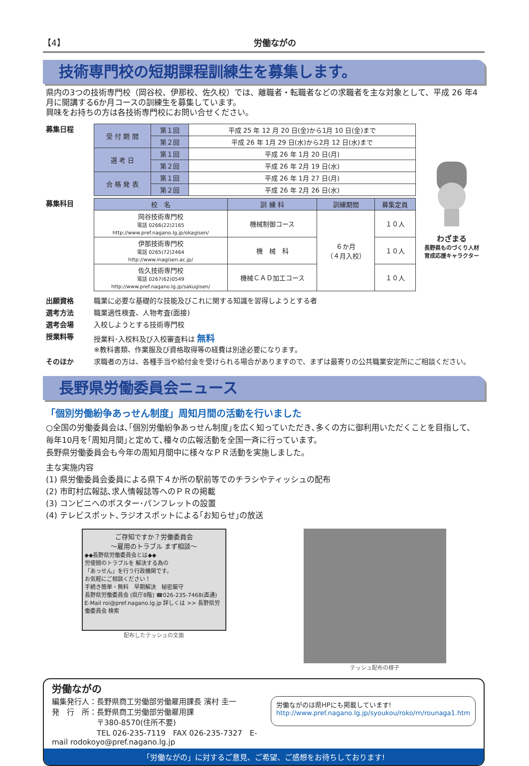【4】 労働ながの
技術専門校の短期課程訓練生を募集します。
県内の3つの技術専門校（岡谷校、伊那校、佐久校）では、離職者・転職者などの求職者を主な対象として、平成 26 年4月に開講する6か月コースの訓練生を募集しています。
興味をお持ちの方は各技術専門校にお問い合せください。
募集日程
| 受 付 期 間 | 第１回 | 平成 25 年 12 月 20 日(金)から1月 10 日(金)まで |
| | 第２回 | 平成 26 年 1月 29 日(水)から2月 12 日(水)まで |
| 選 考 日 | 第１回 | 平成 26 年 1月 20 日(月) |
| | 第２回 | 平成 26 年 2月 19 日(水) |
| 合 格 発 表 | 第１回 | 平成 26 年 1月 27 日(月) |
| | 第２回 | 平成 26 年 2月 26 日(水) |
募集科目
| 校 名 | 訓 練 科 | 訓練期間 | 募集定員 |
| --- | --- | --- | --- |
| 岡谷技術専門校 電話 0266(22)2165 http://www.pref.nagano.lg.jp/okagisen/ | 機械制御コース | ６か月 （４月入校） | １０人 |
| 伊那技術専門校 電話 0265(72)2464 http://www.inagisen.ac.jp/ | 機 械 科 | | １０人 |
| 佐久技術専門校 電話 0267(62)0549 http://www.pref.nagano.lg.jp/sakugisen/ | 機械ＣＡＤ加工コース | | １０人 |
わざまる
長野県ものづくり人材
育成応援キャラクター
出願資格 職業に必要な基礎的な技能及びこれに関する知識を習得しようとする者
選考方法 職業適性検査、人物考査(面接)
選考会場 入校しようとする技術専門校
授業料等 授業料･入校料及び入校審査料は 無料
※教科書類、作業服及び資格取得等の経費は別途必要になります。
そのほか 求職者の方は、各種手当や給付金を受けられる場合がありますので、まずは最寄りの公共職業安定所にご相談ください。
長野県労働委員会ニュース
「個別労働紛争あっせん制度」周知月間の活動を行いました
○全国の労働委員会は､｢個別労働紛争あっせん制度｣を広く知っていただき､多くの方に御利用いただくことを目指して、毎年10月を｢周知月間｣と定めて､種々の広報活動を全国一斉に行っています。
長野県労働委員会も今年の周知月間中に様々なＰＲ活動を実施しました。
主な実施内容
(1) 県労働委員会委員による県下４か所の駅前等でのチラシやティッシュの配布
(2) 市町村広報誌､求人情報誌等へのＰＲの掲載
(3) コンビニへのポスター･パンフレットの設置
(4) テレビスポット､ラジオスポットによる｢お知らせ｣の放送
ご存知ですか？労働委員会
～雇用のトラブル まず相談～
◆◆長野県労働委員会とは◆◆
労使間のトラブルを 解決する為の
「あっせん」を行う行政機関です。
お気軽にご相談ください！
手続き簡単・無料　早期解決　秘密厳守
長野県労働委員会 (県庁8階) ☎026-235-7468(直通)
E-Mail roi@pref.nagano.lg.jp 詳しくは >> 長野県労働委員会 検索
配布したテッシュの文面
テッシュ配布の様子
労働ながの
編集発行人：長野県商工労働部労働雇用課長 濱村 圭一
発　行　所：長野県商工労働部労働雇用課
　　　　　　〒380-8570(住所不要)
　　　　　　TEL 026-235-7119　FAX 026-235-7327　E-mail rodokoyo@pref.nagano.lg.jp
労働ながのは県HPにも掲載しています!
http://www.pref.nagano.lg.jp/syoukou/roko/rn/rounaga1.htm
「労働ながの」に対するご意見、ご希望、ご感想をお待ちしております!